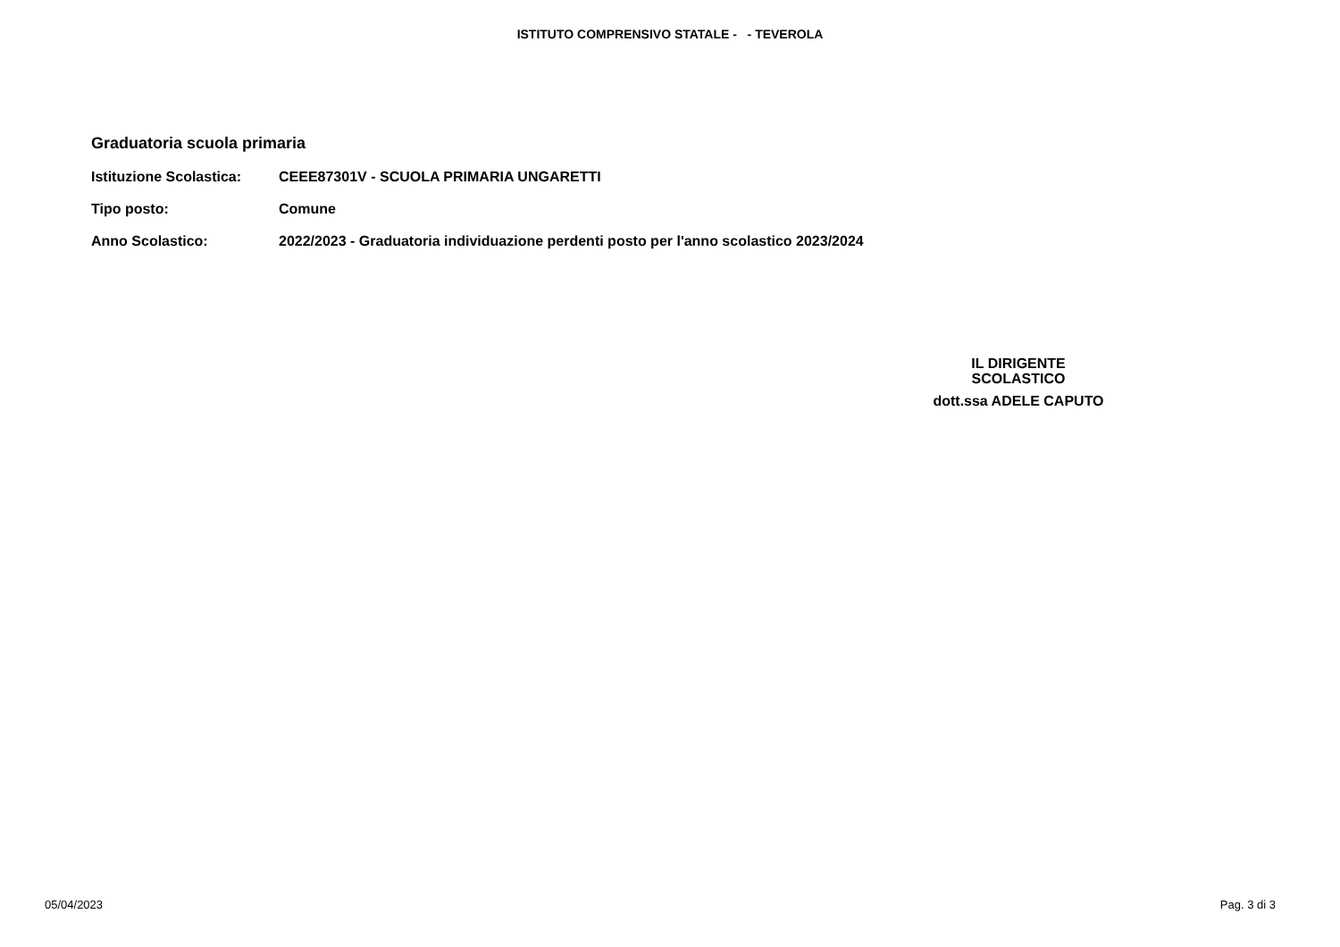ISTITUTO COMPRENSIVO STATALE - - TEVEROLA
Graduatoria scuola primaria
Istituzione Scolastica: CEEE87301V - SCUOLA PRIMARIA UNGARETTI
Tipo posto: Comune
Anno Scolastico: 2022/2023 - Graduatoria individuazione perdenti posto per l'anno scolastico 2023/2024
IL DIRIGENTE
SCOLASTICO
dott.ssa ADELE CAPUTO
05/04/2023 Pag. 3 di 3